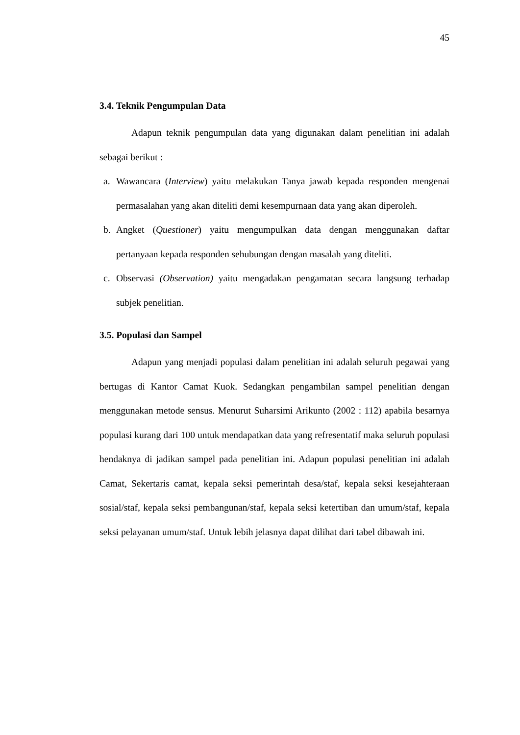45
3.4. Teknik Pengumpulan Data
Adapun teknik pengumpulan data yang digunakan dalam penelitian ini adalah sebagai berikut :
a. Wawancara (Interview) yaitu melakukan Tanya jawab kepada responden mengenai permasalahan yang akan diteliti demi kesempurnaan data yang akan diperoleh.
b. Angket (Questioner) yaitu mengumpulkan data dengan menggunakan daftar pertanyaan kepada responden sehubungan dengan masalah yang diteliti.
c. Observasi (Observation) yaitu mengadakan pengamatan secara langsung terhadap subjek penelitian.
3.5. Populasi dan Sampel
Adapun yang menjadi populasi dalam penelitian ini adalah seluruh pegawai yang bertugas di Kantor Camat Kuok. Sedangkan pengambilan sampel penelitian dengan menggunakan metode sensus. Menurut Suharsimi Arikunto (2002 : 112) apabila besarnya populasi kurang dari 100 untuk mendapatkan data yang refresentatif maka seluruh populasi hendaknya di jadikan sampel pada penelitian ini. Adapun populasi penelitian ini adalah Camat, Sekertaris camat, kepala seksi pemerintah desa/staf, kepala seksi kesejahteraan sosial/staf, kepala seksi pembangunan/staf, kepala seksi ketertiban dan umum/staf, kepala seksi pelayanan umum/staf. Untuk lebih jelasnya dapat dilihat dari tabel dibawah ini.